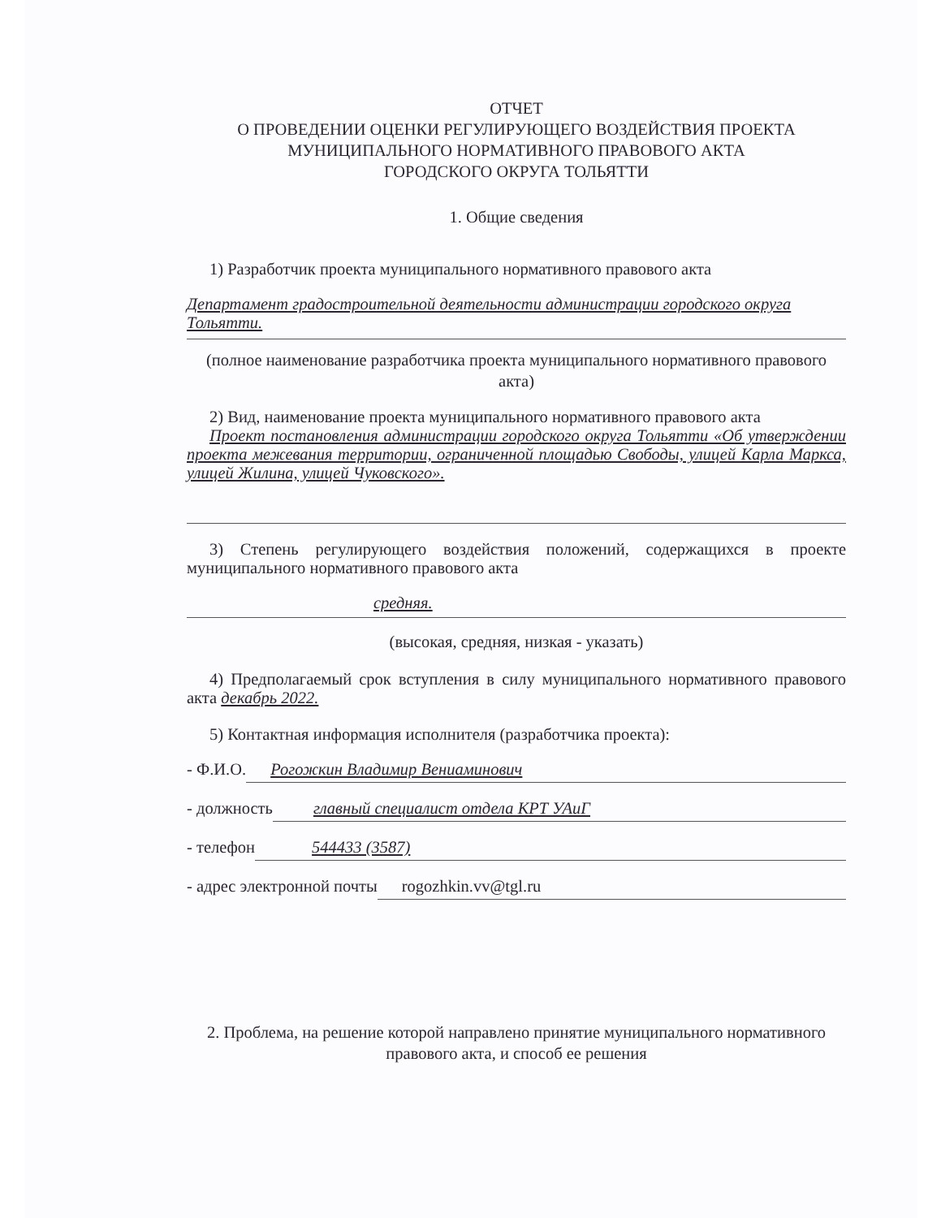ОТЧЕТ
О ПРОВЕДЕНИИ ОЦЕНКИ РЕГУЛИРУЮЩЕГО ВОЗДЕЙСТВИЯ ПРОЕКТА
МУНИЦИПАЛЬНОГО НОРМАТИВНОГО ПРАВОВОГО АКТА
ГОРОДСКОГО ОКРУГА ТОЛЬЯТТИ
1. Общие сведения
1) Разработчик проекта муниципального нормативного правового акта
Департамент градостроительной деятельности администрации городского округа Тольятти.
(полное наименование разработчика проекта муниципального нормативного правового акта)
2) Вид, наименование проекта муниципального нормативного правового акта
Проект постановления администрации городского округа Тольятти «Об утверждении проекта межевания территории, ограниченной площадью Свободы, улицей Карла Маркса, улицей Жилина, улицей Чуковского».
3) Степень регулирующего воздействия положений, содержащихся в проекте муниципального нормативного правового акта
средняя.
(высокая, средняя, низкая - указать)
4) Предполагаемый срок вступления в силу муниципального нормативного правового акта декабрь 2022.
5) Контактная информация исполнителя (разработчика проекта):
- Ф.И.О. Рогожкин Владимир Вениаминович
- должность главный специалист отдела КРТ УАиГ
- телефон 544433 (3587)
- адрес электронной почты rogozhkin.vv@tgl.ru
2. Проблема, на решение которой направлено принятие муниципального нормативного правового акта, и способ ее решения